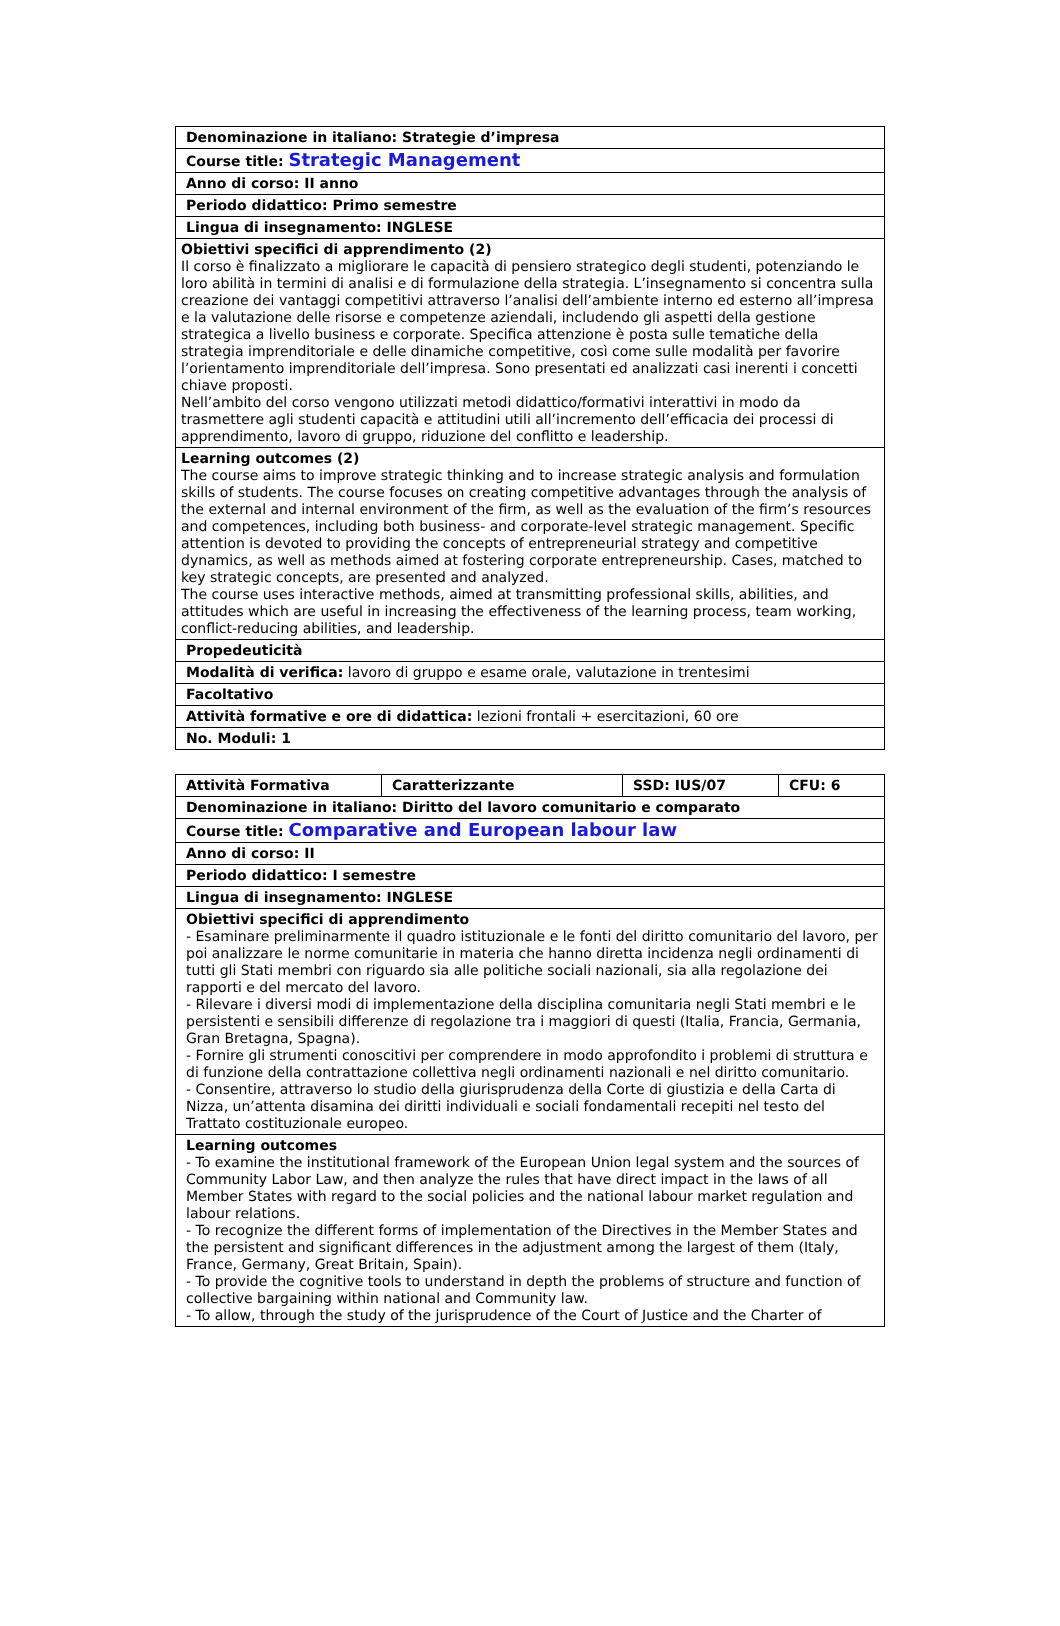| Denominazione in italiano: Strategie d’impresa |
| Course title: Strategic Management |
| Anno di corso: II anno |
| Periodo didattico: Primo semestre |
| Lingua di insegnamento: INGLESE |
| Obiettivi specifici di apprendimento (2) Il corso è finalizzato a migliorare le capacità di pensiero strategico degli studenti, potenziando le loro abilità in termini di analisi e di formulazione della strategia. L’insegnamento si concentra sulla creazione dei vantaggi competitivi attraverso l’analisi dell’ambiente interno ed esterno all’impresa e la valutazione delle risorse e competenze aziendali, includendo gli aspetti della gestione strategica a livello business e corporate. Specifica attenzione è posta sulle tematiche della strategia imprenditoriale e delle dinamiche competitive, così come sulle modalità per favorire l’orientamento imprenditoriale dell’impresa. Sono presentati ed analizzati casi inerenti i concetti chiave proposti. Nell’ambito del corso vengono utilizzati metodi didattico/formativi interattivi in modo da trasmettere agli studenti capacità e attitudini utili all’incremento dell’efficacia dei processi di apprendimento, lavoro di gruppo, riduzione del conflitto e leadership. |
| Learning outcomes (2) The course aims to improve strategic thinking and to increase strategic analysis and formulation skills of students. The course focuses on creating competitive advantages through the analysis of the external and internal environment of the firm, as well as the evaluation of the firm’s resources and competences, including both business- and corporate-level strategic management. Specific attention is devoted to providing the concepts of entrepreneurial strategy and competitive dynamics, as well as methods aimed at fostering corporate entrepreneurship. Cases, matched to key strategic concepts, are presented and analyzed. The course uses interactive methods, aimed at transmitting professional skills, abilities, and attitudes which are useful in increasing the effectiveness of the learning process, team working, conflict-reducing abilities, and leadership. |
| Propedeuticità |
| Modalità di verifica: lavoro di gruppo e esame orale, valutazione in trentesimi |
| Facoltativo |
| Attività formative e ore di didattica: lezioni frontali + esercitazioni, 60 ore |
| No. Moduli: 1 |
| Attività Formativa | Caratterizzante | SSD: IUS/07 | CFU: 6 |
| Denominazione in italiano: Diritto del lavoro comunitario e comparato | | | |
| Course title: Comparative and European labour law | | | |
| Anno di corso: II | | | |
| Periodo didattico: I semestre | | | |
| Lingua di insegnamento: INGLESE | | | |
| Obiettivi specifici di apprendimento - Esaminare preliminarmente il quadro istituzionale e le fonti del diritto comunitario del lavoro, per poi analizzare le norme comunitarie in materia che hanno diretta incidenza negli ordinamenti di tutti gli Stati membri con riguardo sia alle politiche sociali nazionali, sia alla regolazione dei rapporti e del mercato del lavoro. - Rilevare i diversi modi di implementazione della disciplina comunitaria negli Stati membri e le persistenti e sensibili differenze di regolazione tra i maggiori di questi (Italia, Francia, Germania, Gran Bretagna, Spagna). - Fornire gli strumenti conoscitivi per comprendere in modo approfondito i problemi di struttura e di funzione della contrattazione collettiva negli ordinamenti nazionali e nel diritto comunitario. - Consentire, attraverso lo studio della giurisprudenza della Corte di giustizia e della Carta di Nizza, un’attenta disamina dei diritti individuali e sociali fondamentali recepiti nel testo del Trattato costituzionale europeo. | | | |
| Learning outcomes - To examine the institutional framework of the European Union legal system and the sources of Community Labor Law, and then analyze the rules that have direct impact in the laws of all Member States with regard to the social policies and the national labour market regulation and labour relations. - To recognize the different forms of implementation of the Directives in the Member States and the persistent and significant differences in the adjustment among the largest of them (Italy, France, Germany, Great Britain, Spain). - To provide the cognitive tools to understand in depth the problems of structure and function of collective bargaining within national and Community law. - To allow, through the study of the jurisprudence of the Court of Justice and the Charter of | | | |